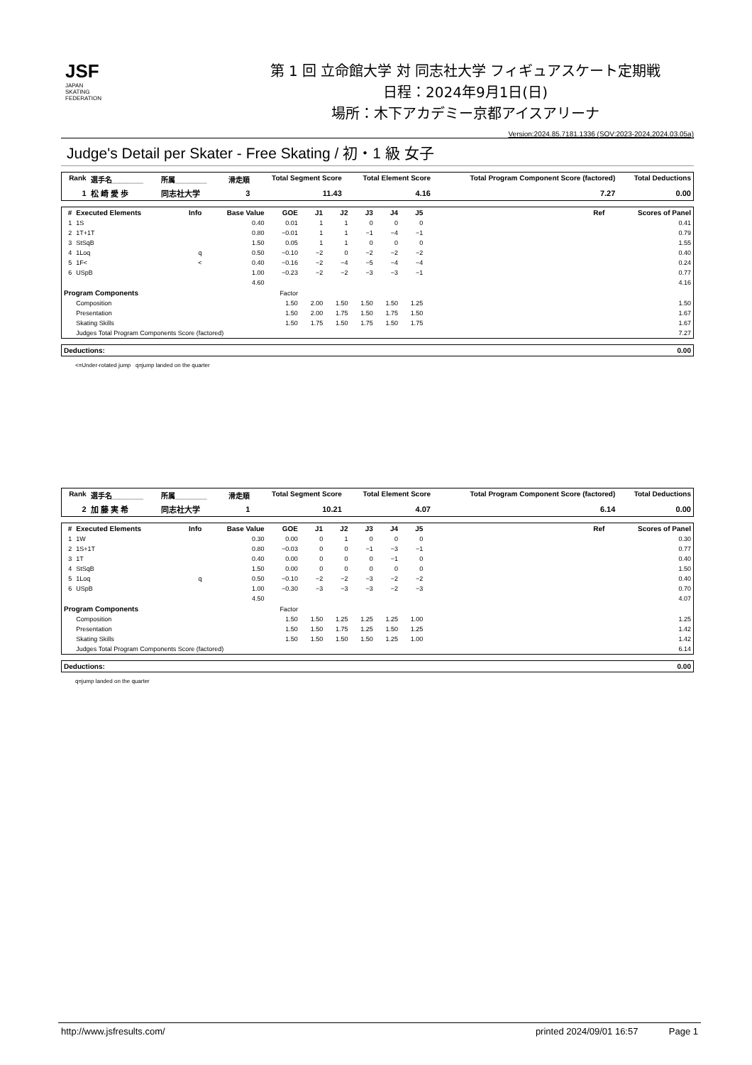JSF
JAPAN
SKATING
FEDERATION
第 1 回 立命館大学 対 同志社大学 フィギュアスケート定期戦
日程：2024年9月1日(日)
場所：木下アカデミー京都アイスアリーナ
Version:2024.85.7181.1336 (SOV:2023-2024,2024.03.05a)
Judge's Detail per Skater - Free Skating / 初・1 級 女子
| Rank | 選手名________ | 所属________ | 滑走順 | Total Segment Score | Total Element Score | Total Program Component Score (factored) | Total Deductions |
| --- | --- | --- | --- | --- | --- | --- | --- |
| 1 | 松 崎 愛 歩 | 同志社大学 | 3 | 11.43 | 4.16 | 7.27 | 0.00 |
| # | Executed Elements | Info | Base Value | GOE | J1 | J2 | J3 | J4 | J5 | Ref | Scores of Panel |
| --- | --- | --- | --- | --- | --- | --- | --- | --- | --- | --- | --- |
| 1 | 1S | | 0.40 | 0.01 | 1 | 1 | 0 | 0 | 0 | | 0.41 |
| 2 | 1T+1T | | 0.80 | −0.01 | 1 | 1 | −1 | −4 | −1 | | 0.79 |
| 3 | StSqB | | 1.50 | 0.05 | 1 | 1 | 0 | 0 | 0 | | 1.55 |
| 4 | 1Loq | q | 0.50 | −0.10 | −2 | 0 | −2 | −2 | −2 | | 0.40 |
| 5 | 1F< | < | 0.40 | −0.16 | −2 | −4 | −5 | −4 | −4 | | 0.24 |
| 6 | USpB | | 1.00 | −0.23 | −2 | −2 | −3 | −3 | −1 | | 0.77 |
| | | | 4.60 | | | | | | | | 4.16 |
| Program Components | | | | Factor | | | | | | | |
| | Composition | | | 1.50 | 2.00 | 1.50 | 1.50 | 1.50 | 1.25 | | 1.50 |
| | Presentation | | | 1.50 | 2.00 | 1.75 | 1.50 | 1.75 | 1.50 | | 1.67 |
| | Skating Skills | | | 1.50 | 1.75 | 1.50 | 1.75 | 1.50 | 1.75 | | 1.67 |
| | Judges Total Program Components Score (factored) | | | | | | | | | | 7.27 |
| Deductions: | 0.00 |
| --- | --- |
<=Under-rotated jump q=jump landed on the quarter
| Rank | 選手名________ | 所属________ | 滑走順 | Total Segment Score | Total Element Score | Total Program Component Score (factored) | Total Deductions |
| --- | --- | --- | --- | --- | --- | --- | --- |
| 2 | 加 藤 実 希 | 同志社大学 | 1 | 10.21 | 4.07 | 6.14 | 0.00 |
| # | Executed Elements | Info | Base Value | GOE | J1 | J2 | J3 | J4 | J5 | Ref | Scores of Panel |
| --- | --- | --- | --- | --- | --- | --- | --- | --- | --- | --- | --- |
| 1 | 1W | | 0.30 | 0.00 | 0 | 1 | 0 | 0 | 0 | | 0.30 |
| 2 | 1S+1T | | 0.80 | −0.03 | 0 | 0 | −1 | −3 | −1 | | 0.77 |
| 3 | 1T | | 0.40 | 0.00 | 0 | 0 | 0 | −1 | 0 | | 0.40 |
| 4 | StSqB | | 1.50 | 0.00 | 0 | 0 | 0 | 0 | 0 | | 1.50 |
| 5 | 1Loq | q | 0.50 | −0.10 | −2 | −2 | −3 | −2 | −2 | | 0.40 |
| 6 | USpB | | 1.00 | −0.30 | −3 | −3 | −3 | −2 | −3 | | 0.70 |
| | | | 4.50 | | | | | | | | 4.07 |
| Program Components | | | | Factor | | | | | | | |
| | Composition | | | 1.50 | 1.50 | 1.25 | 1.25 | 1.25 | 1.00 | | 1.25 |
| | Presentation | | | 1.50 | 1.50 | 1.75 | 1.25 | 1.50 | 1.25 | | 1.42 |
| | Skating Skills | | | 1.50 | 1.50 | 1.50 | 1.50 | 1.25 | 1.00 | | 1.42 |
| | Judges Total Program Components Score (factored) | | | | | | | | | | 6.14 |
| Deductions: | 0.00 |
| --- | --- |
q=jump landed on the quarter
http://www.jsfresults.com/ printed 2024/09/01 16:57 Page 1